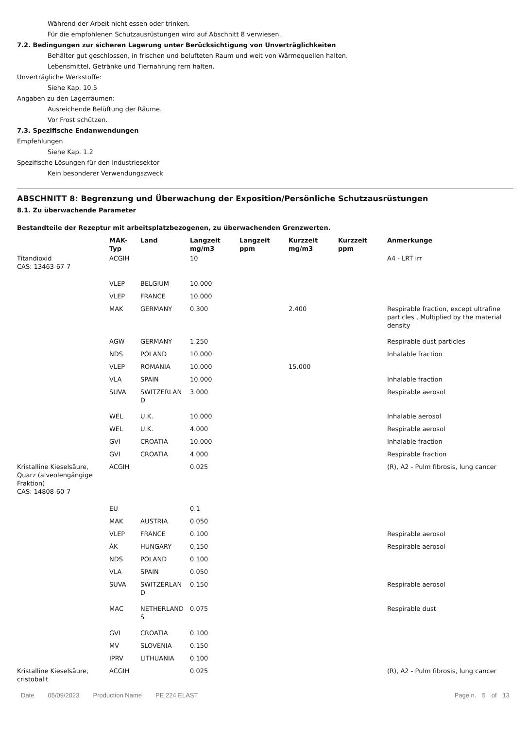Während der Arbeit nicht essen oder trinken.
Für die empfohlenen Schutzausrüstungen wird auf Abschnitt 8 verwiesen.
7.2. Bedingungen zur sicheren Lagerung unter Berücksichtigung von Unverträglichkeiten
Behälter gut geschlossen, in frischen und belufteten Raum und weit von Wärmequellen halten.
Lebensmittel, Getränke und Tiernahrung fern halten.
Unverträgliche Werkstoffe:
Siehe Kap. 10.5
Angaben zu den Lagerräumen:
Ausreichende Belüftung der Räume.
Vor Frost schützen.
7.3. Spezifische Endanwendungen
Empfehlungen
Siehe Kap. 1.2
Spezifische Lösungen für den Industriesektor
Kein besonderer Verwendungszweck
ABSCHNITT 8: Begrenzung und Überwachung der Exposition/Persönliche Schutzausrüstungen
8.1. Zu überwachende Parameter
Bestandteile der Rezeptur mit arbeitsplatzbezogenen, zu überwachenden Grenzwerten.
| | MAK- Typ | Land | Langzeit mg/m3 | Langzeit ppm | Kurzzeit mg/m3 | Kurzzeit ppm | Anmerkunge |
| --- | --- | --- | --- | --- | --- | --- | --- |
| Titandioxid CAS: 13463-67-7 | ACGIH | | 10 | | | | A4 - LRT irr |
| | VLEP | BELGIUM | 10.000 | | | | |
| | VLEP | FRANCE | 10.000 | | | | |
| | MAK | GERMANY | 0.300 | | 2.400 | | Respirable fraction, except ultrafine particles , Multiplied by the material density |
| | AGW | GERMANY | 1.250 | | | | Respirable dust particles |
| | NDS | POLAND | 10.000 | | | | Inhalable fraction |
| | VLEP | ROMANIA | 10.000 | | 15.000 | | |
| | VLA | SPAIN | 10.000 | | | | Inhalable fraction |
| | SUVA | SWITZERLAN D | 3.000 | | | | Respirable aerosol |
| | WEL | U.K. | 10.000 | | | | Inhalable aerosol |
| | WEL | U.K. | 4.000 | | | | Respirable aerosol |
| | GVI | CROATIA | 10.000 | | | | Inhalable fraction |
| | GVI | CROATIA | 4.000 | | | | Respirable fraction |
| Kristalline Kieselsäure, Quarz (alveolengängige Fraktion) CAS: 14808-60-7 | ACGIH | | 0.025 | | | | (R), A2 - Pulm fibrosis, lung cancer |
| | EU | | 0.1 | | | | |
| | MAK | AUSTRIA | 0.050 | | | | |
| | VLEP | FRANCE | 0.100 | | | | Respirable aerosol |
| | ÁK | HUNGARY | 0.150 | | | | Respirable aerosol |
| | NDS | POLAND | 0.100 | | | | |
| | VLA | SPAIN | 0.050 | | | | |
| | SUVA | SWITZERLAN D | 0.150 | | | | Respirable aerosol |
| | MAC | NETHERLAND S | 0.075 | | | | Respirable dust |
| | GVI | CROATIA | 0.100 | | | | |
| | MV | SLOVENIA | 0.150 | | | | |
| | IPRV | LITHUANIA | 0.100 | | | | |
| Kristalline Kieselsäure, cristobalit | ACGIH | | 0.025 | | | | (R), A2 - Pulm fibrosis, lung cancer |
Date 05/09/2023 Production Name PE 224 ELAST Page n. 5 of 13